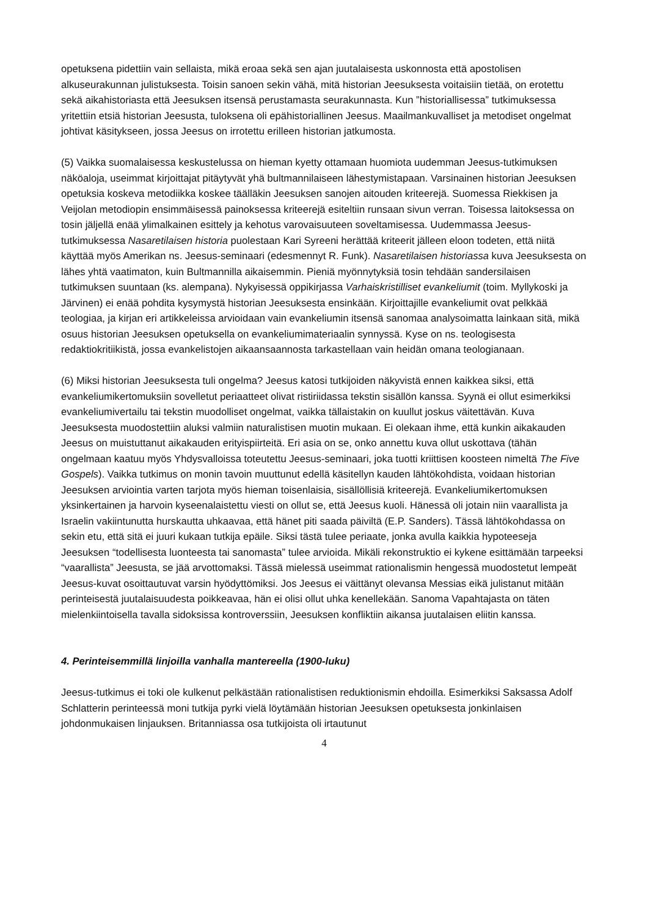opetuksena pidettiin vain sellaista, mikä eroaa sekä sen ajan juutalaisesta uskonnosta että apostolisen alkuseurakunnan julistuksesta. Toisin sanoen sekin vähä, mitä historian Jeesuksesta voitaisiin tietää, on erotettu sekä aikahistoriasta että Jeesuksen itsensä perustamasta seurakunnasta. Kun ”historiallisessa” tutkimuksessa yritettiin etsiä historian Jeesusta, tuloksena oli epähistoriallinen Jeesus. Maailmankuvalliset ja metodiset ongelmat johtivat käsitykseen, jossa Jeesus on irrotettu erilleen historian jatkumosta.
(5) Vaikka suomalaisessa keskustelussa on hieman kyetty ottamaan huomiota uudemman Jeesus-tutkimuksen näköaloja, useimmat kirjoittajat pitäytyvät yhä bultmannilaiseen lähestymistapaan. Varsinainen historian Jeesuksen opetuksia koskeva metodiikka koskee täälläkin Jeesuksen sanojen aitouden kriteerejä. Suomessa Riekkisen ja Veijolan metodiopin ensimmäisessä painoksessa kriteerejä esiteltiin runsaan sivun verran. Toisessa laitoksessa on tosin jäljellä enää ylimalkainen esittely ja kehotus varovaisuuteen soveltamisessa. Uudemmassa Jeesus-tutkimuksessa Nasaretilaisen historia puolestaan Kari Syreeni herättää kriteerit jälleen eloon todeten, että niitä käyttää myös Amerikan ns. Jeesus-seminaari (edesmennyt R. Funk). Nasaretilaisen historiassa kuva Jeesuksesta on lähes yhtä vaatimaton, kuin Bultmannilla aikaisemmin. Pieniä myönnytyksiä tosin tehdään sandersilaisen tutkimuksen suuntaan (ks. alempana). Nykyisessä oppikirjassa Varhaiskristilliset evankeliumit (toim. Myllykoski ja Järvinen) ei enää pohdita kysymystä historian Jeesuksesta ensinkään. Kirjoittajille evankeliumit ovat pelkkää teologiaa, ja kirjan eri artikkeleissa arvioidaan vain evankeliumin itsensä sanomaa analysoimatta lainkaan sitä, mikä osuus historian Jeesuksen opetuksella on evankeliumimateriaalin synnyssä. Kyse on ns. teologisesta redaktiokritiikistä, jossa evankelistojen aikaansaannosta tarkastellaan vain heidän omana teologianaan.
(6) Miksi historian Jeesuksesta tuli ongelma? Jeesus katosi tutkijoiden näkyvistä ennen kaikkea siksi, että evankeliumikertomuksiin sovelletut periaatteet olivat ristiriidassa tekstin sisällön kanssa. Syynä ei ollut esimerkiksi evankeliumivertailu tai tekstin muodolliset ongelmat, vaikka tällaistakin on kuullut joskus väitettävän. Kuva Jeesuksesta muodostettiin aluksi valmiin naturalistisen muotin mukaan. Ei olekaan ihme, että kunkin aikakauden Jeesus on muistuttanut aikakauden erityispiirteitä. Eri asia on se, onko annettu kuva ollut uskottava (tähän ongelmaan kaatuu myös Yhdysvalloissa toteutettu Jeesus-seminaari, joka tuotti kriittisen koosteen nimeltä The Five Gospels). Vaikka tutkimus on monin tavoin muuttunut edellä käsitellyn kauden lähtökohdista, voidaan historian Jeesuksen arviointia varten tarjota myös hieman toisenlaisia, sisällöllisiä kriteerejä. Evankeliumikertomuksen yksinkertainen ja harvoin kyseenalaistettu viesti on ollut se, että Jeesus kuoli. Hänessä oli jotain niin vaarallista ja Israelin vakiintunutta hurskautta uhkaavaa, että hänet piti saada päiviltä (E.P. Sanders). Tässä lähtökohdassa on sekin etu, että sitä ei juuri kukaan tutkija epäile. Siksi tästä tulee periaate, jonka avulla kaikkia hypoteeseja Jeesuksen “todellisesta luonteesta tai sanomasta” tulee arvioida. Mikäli rekonstruktio ei kykene esittämään tarpeeksi “vaarallista” Jeesusta, se jää arvottomaksi. Tässä mielessä useimmat rationalismin hengessä muodostetut lempeät Jeesus-kuvat osoittautuvat varsin hyödyttömiksi. Jos Jeesus ei väittänyt olevansa Messias eikä julistanut mitään perinteisestä juutalaisuudesta poikkeavaa, hän ei olisi ollut uhka kenellekään. Sanoma Vapahtajasta on täten mielenkiintoisella tavalla sidoksissa kontroverssiin, Jeesuksen konfliktiin aikansa juutalaisen eliitin kanssa.
4. Perinteisemmillä linjoilla vanhalla mantereella (1900-luku)
Jeesus-tutkimus ei toki ole kulkenut pelkästään rationalistisen reduktionismin ehdoilla. Esimerkiksi Saksassa Adolf Schlatterin perinteessä moni tutkija pyrki vielä löytämään historian Jeesuksen opetuksesta jonkinlaisen johdonmukaisen linjauksen. Britanniassa osa tutkijoista oli irtautunut
4